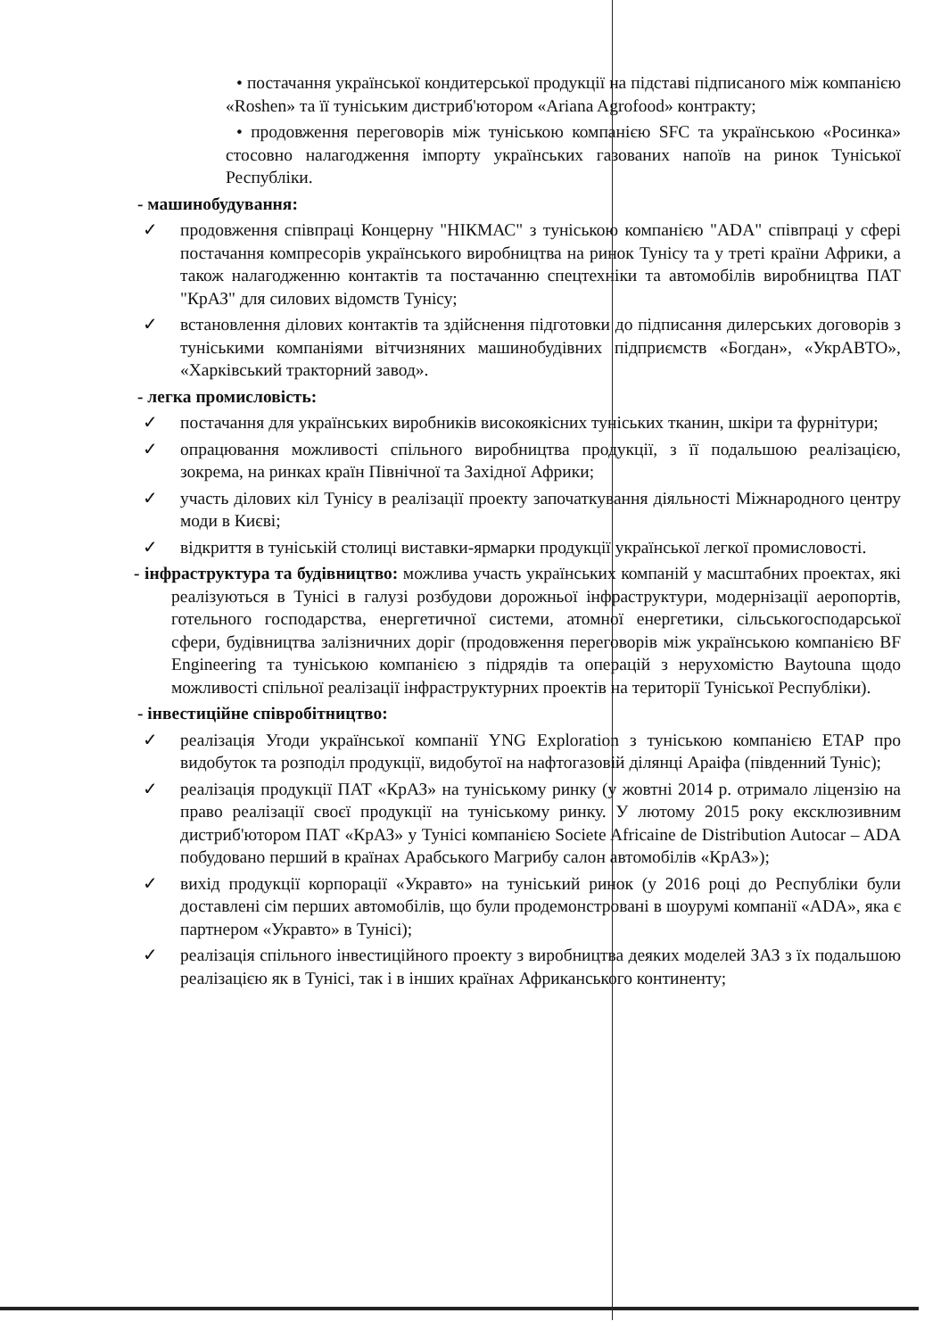• постачання української кондитерської продукції на підставі підписаного між компанією «Roshen» та її туніським дистриб'ютором «Ariana Agrofood» контракту;
• продовження переговорів між туніською компанією SFC та українською «Росинка» стосовно налагодження імпорту українських газованих напоїв на ринок Туніської Республіки.
- машинобудування:
✓ продовження співпраці Концерну "НІКМАС" з туніською компанією "ADA" співпраці у сфері постачання компресорів українського виробництва на ринок Тунісу та у треті країни Африки, а також налагодженню контактів та постачанню спецтехніки та автомобілів виробництва ПАТ "КрАЗ" для силових відомств Тунісу;
✓ встановлення ділових контактів та здійснення підготовки до підписання дилерських договорів з туніськими компаніями вітчизняних машинобудівних підприємств «Богдан», «УкрАВТО», «Харківський тракторний завод».
- легка промисловість:
✓ постачання для українських виробників високоякісних туніських тканин, шкіри та фурнітури;
✓ опрацювання можливості спільного виробництва продукції, з її подальшою реалізацією, зокрема, на ринках країн Північної та Західної Африки;
✓ участь ділових кіл Тунісу в реалізації проекту започаткування діяльності Міжнародного центру моди в Києві;
✓ відкриття в туніській столиці виставки-ярмарки продукції української легкої промисловості.
- інфраструктура та будівництво: можлива участь українських компаній у масштабних проектах, які реалізуються в Тунісі в галузі розбудови дорожньої інфраструктури, модернізації аеропортів, готельного господарства, енергетичної системи, атомної енергетики, сільськогосподарської сфери, будівництва залізничних доріг (продовження переговорів між українською компанією BF Engineering та туніською компанією з підрядів та операцій з нерухомістю Baytouna щодо можливості спільної реалізації інфраструктурних проектів на території Туніської Республіки).
- інвестиційне співробітництво:
✓ реалізація Угоди української компанії YNG Exploration з туніською компанією ETAP про видобуток та розподіл продукції, видобутої на нафтогазовій ділянці Араіфа (південний Туніс);
✓ реалізація продукції ПАТ «КрАЗ» на туніському ринку (у жовтні 2014 р. отримало ліцензію на право реалізації своєї продукції на туніському ринку. У лютому 2015 року ексклюзивним дистриб'ютором ПАТ «КрАЗ» у Тунісі компанією Societe Africaine de Distribution Autocar – ADA побудовано перший в країнах Арабського Магрибу салон автомобілів «КрАЗ»);
✓ вихід продукції корпорації «Укравто» на туніський ринок (у 2016 році до Республіки були доставлені сім перших автомобілів, що були продемонстровані в шоурумі компанії «ADA», яка є партнером «Укравто» в Тунісі);
✓ реалізація спільного інвестиційного проекту з виробництва деяких моделей ЗАЗ з їх подальшою реалізацією як в Тунісі, так і в інших країнах Африканського континенту;